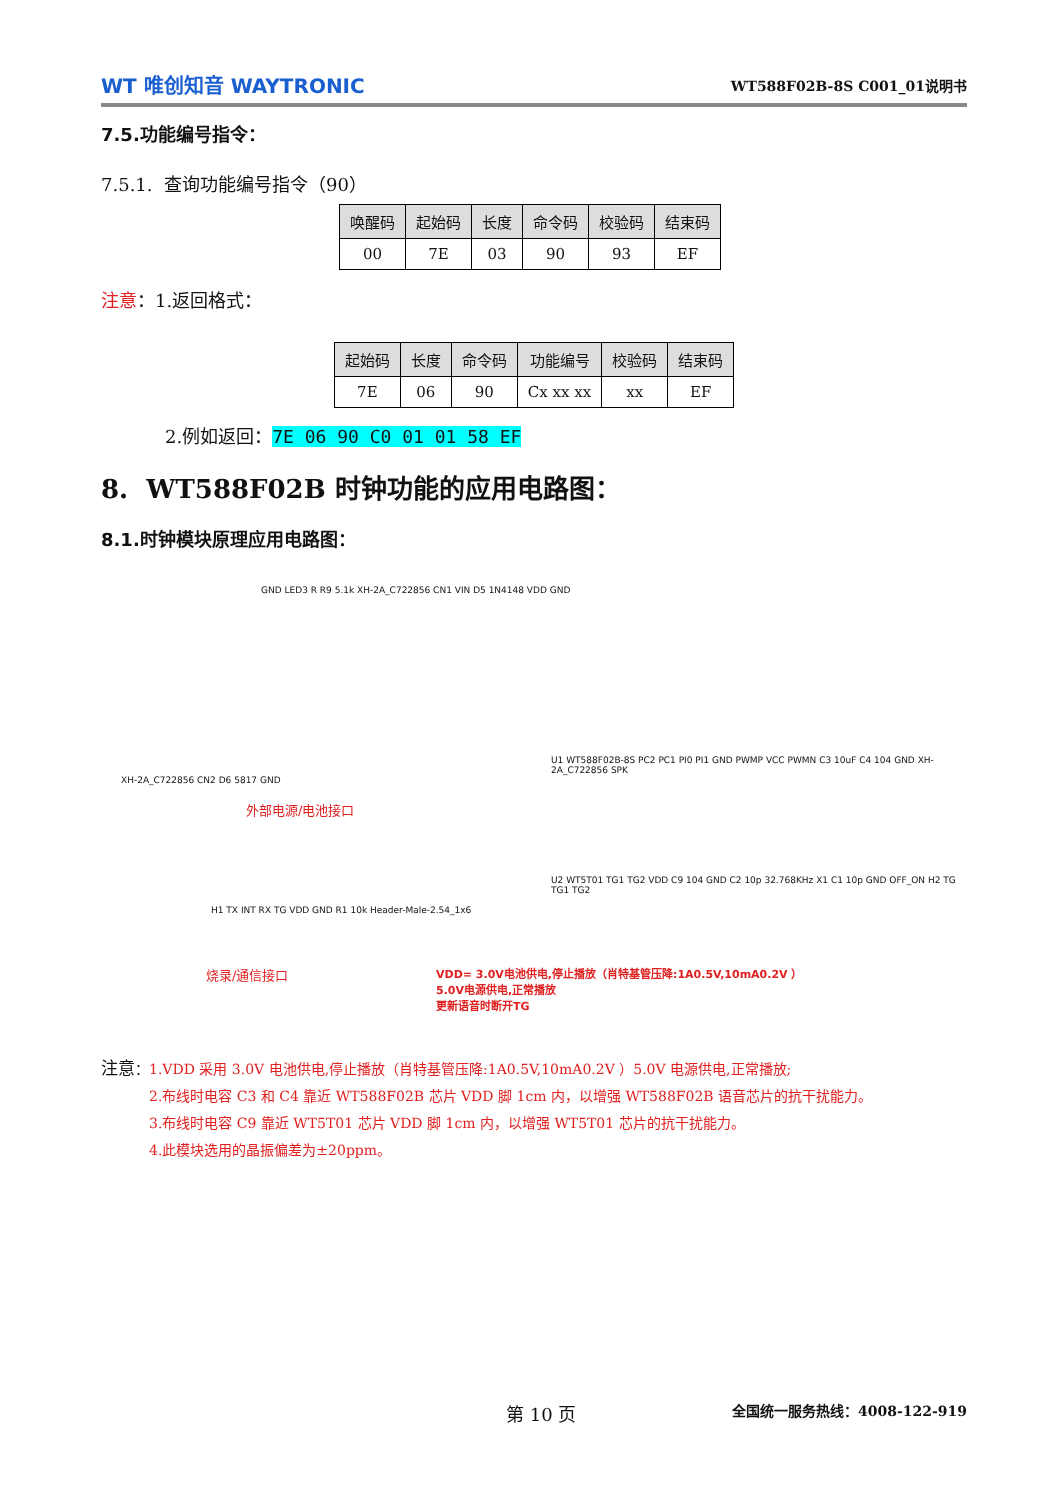WT 唯创知音 WAYTRONIC
WT588F02B-8S C001_01说明书
7.5.功能编号指令：
7.5.1. 查询功能编号指令（90）
| 唤醒码 | 起始码 | 长度 | 命令码 | 校验码 | 结束码 |
| --- | --- | --- | --- | --- | --- |
| 00 | 7E | 03 | 90 | 93 | EF |
注意：1.返回格式：
| 起始码 | 长度 | 命令码 | 功能编号 | 校验码 | 结束码 |
| --- | --- | --- | --- | --- | --- |
| 7E | 06 | 90 | Cx xx xx | xx | EF |
2.例如返回：7E 06 90 C0 01 01 58 EF
8. WT588F02B 时钟功能的应用电路图：
8.1.时钟模块原理应用电路图：
GND LED3 R R9 5.1k XH-2A_C722856 CN1 VIN D5 1N4148 VDD GND
XH-2A_C722856 CN2 D6 5817 GND
外部电源/电池接口
U1 WT588F02B-8S PC2 PC1 PI0 PI1 GND PWMP VCC PWMN C3 10uF C4 104 GND XH-2A_C722856 SPK
U2 WT5T01 TG1 TG2 VDD C9 104 GND C2 10p 32.768KHz X1 C1 10p GND OFF_ON H2 TG TG1 TG2
H1 TX INT RX TG VDD GND R1 10k Header-Male-2.54_1x6
烧录/通信接口
VDD= 3.0V电池供电,停止播放（肖特基管压降:1A0.5V,10mA0.2V ）
5.0V电源供电,正常播放
更新语音时断开TG
注意：1.VDD 采用 3.0V 电池供电,停止播放（肖特基管压降:1A0.5V,10mA0.2V ）5.0V 电源供电,正常播放;
2.布线时电容 C3 和 C4 靠近 WT588F02B 芯片 VDD 脚 1cm 内，以增强 WT588F02B 语音芯片的抗干扰能力。
3.布线时电容 C9 靠近 WT5T01 芯片 VDD 脚 1cm 内，以增强 WT5T01 芯片的抗干扰能力。
4.此模块选用的晶振偏差为±20ppm。
第 10 页 全国统一服务热线：4008-122-919